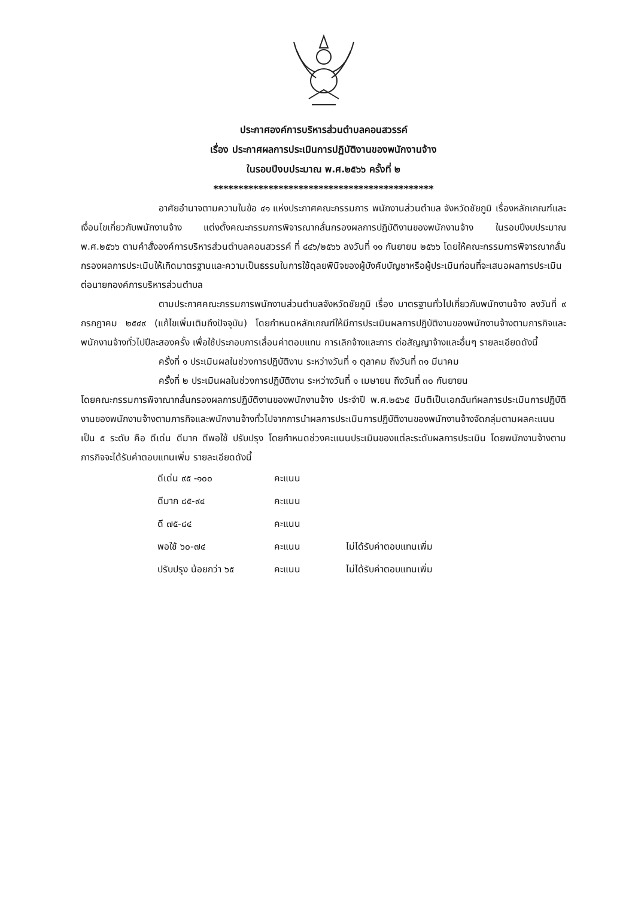ประกาศองค์การบริหารส่วนตำบลคอนสวรรค์
เรื่อง ประกาศผลการประเมินการปฏิบัติงานของพนักงานจ้าง
ในรอบปีงบประมาณ พ.ศ.๒๕๖๖ ครั้งที่ ๒
********************************************
อาศัยอำนาจตามความในข้อ ๔๑ แห่งประกาศคณะกรรมการ พนักงานส่วนตำบล จังหวัดชัยภูมิ เรื่องหลักเกณฑ์และเงื่อนไขเกี่ยวกับพนักงานจ้าง แต่งตั้งคณะกรรมการพิจารณากลั่นกรองผลการปฏิบัติงานของพนักงานจ้าง ในรอบปีงบประมาณ พ.ศ.๒๕๖๖ ตามคำสั่งองค์การบริหารส่วนตำบลคอนสวรรค์ ที่ ๔๔๖/๒๕๖๖ ลงวันที่ ๑๑ กันยายน ๒๕๖๖ โดยให้คณะกรรมการพิจารณากลั่นกรองผลการประเมินให้เกิดมาตรฐานและความเป็นธรรมในการใช้ดุลยพินิจของผู้บังคับบัญชาหรือผู้ประเมินก่อนที่จะเสนอผลการประเมินต่อนายกองค์การบริหารส่วนตำบล
ตามประกาศคณะกรรมการพนักงานส่วนตำบลจังหวัดชัยภูมิ เรื่อง มาตรฐานทั่วไปเกี่ยวกับพนักงานจ้าง ลงวันที่ ๙ กรกฎาคม ๒๕๔๙ (แก้ไขเพิ่มเติมถึงปัจจุบัน) โดยกำหนดหลักเกณฑ์ให้มีการประเมินผลการปฏิบัติงานของพนักงานจ้างตามภารกิจและพนักงานจ้างทั่วไปปีละสองครั้ง เพื่อใช้ประกอบการเลื่อนค่าตอบแทน การเลิกจ้างและการ ต่อสัญญาจ้างและอื่นๆ รายละเอียดดังนี้
ครั้งที่ ๑ ประเมินผลในช่วงการปฏิบัติงาน ระหว่างวันที่ ๑ ตุลาคม ถึงวันที่ ๓๑ มีนาคม
ครั้งที่ ๒ ประเมินผลในช่วงการปฏิบัติงาน ระหว่างวันที่ ๑ เมษายน ถึงวันที่ ๓๐ กันยายน
โดยคณะกรรมการพิจาณากลั่นกรองผลการปฏิบัติงานของพนักงานจ้าง ประจำปี พ.ศ.๒๕๖๕ มีมติเป็นเอกฉันท์ผลการประเมินการปฏิบัติงานของพนักงานจ้างตามภารกิจและพนักงานจ้างทั่วไปจากการนำผลการประเมินการปฏิบัติงานของพนักงานจ้างจัดกลุ่มตามผลคะแนนเป็น ๕ ระดับ คือ ดีเด่น ดีมาก ดีพอใช้ ปรับปรุง โดยกำหนดช่วงคะแนนประเมินของแต่ละระดับผลการประเมิน โดยพนักงานจ้างตามภารกิจจะได้รับค่าตอบแทนเพิ่ม รายละเอียดดังนี้
| ดีเด่น ๙๕ -๑๐๐ | คะแนน | |
| ดีมาก ๘๕-๙๔ | คะแนน | |
| ดี ๗๕-๘๔ | คะแนน | |
| พอใช้ ๖๐-๗๔ | คะแนน | ไม่ได้รับค่าตอบแทนเพิ่ม |
| ปรับปรุง น้อยกว่า ๖๕ | คะแนน | ไม่ได้รับค่าตอบแทนเพิ่ม |